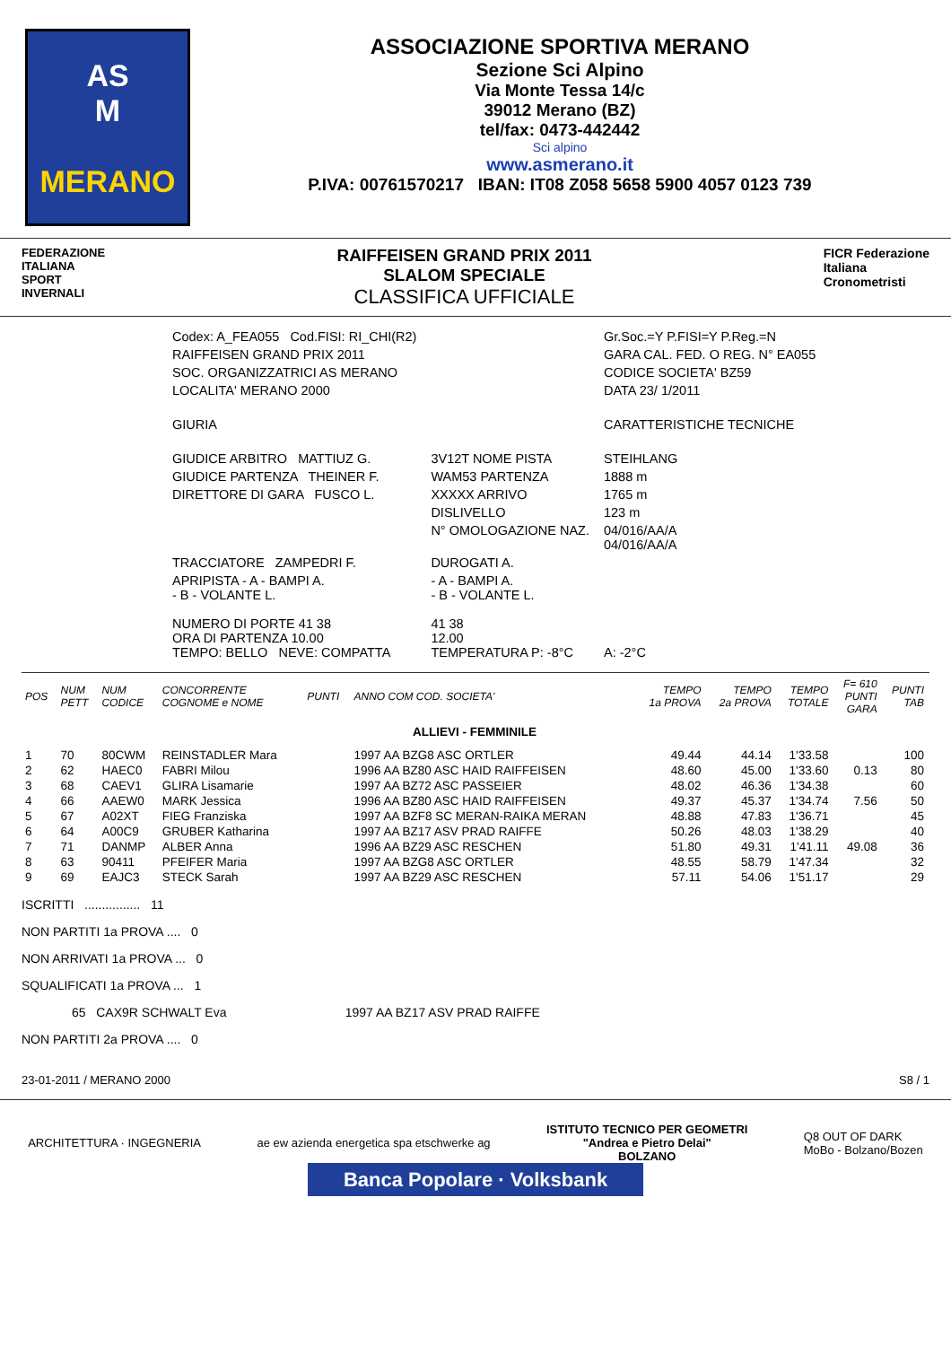AS
M
MERANO
ASSOCIAZIONE SPORTIVA MERANO
Sezione Sci Alpino
Via Monte Tessa 14/c
39012 Merano (BZ)
tel/fax: 0473-442442
Sci alpino
www.asmerano.it
P.IVA: 00761570217 IBAN: IT08 Z058 5658 5900 4057 0123 739
FEDERAZIONE
ITALIANA
SPORT
INVERNALI
RAIFFEISEN GRAND PRIX 2011
SLALOM SPECIALE
CLASSIFICA UFFICIALE
FICR Federazione
Italiana
Cronometristi
| Codex: A_FEA055 Cod.FISI: RI_CHI(R2) | | Gr.Soc.=Y P.FISI=Y P.Reg.=N |
| RAIFFEISEN GRAND PRIX 2011 | | GARA CAL. FED. O REG. N° EA055 |
| SOC. ORGANIZZATRICI AS MERANO | | CODICE SOCIETA' BZ59 |
| LOCALITA' MERANO 2000 | | DATA 23/ 1/2011 |
| GIURIA | | CARATTERISTICHE TECNICHE |
| GIUDICE ARBITRO MATTIUZ G. | 3V12T NOME PISTA | STEIHLANG |
| GIUDICE PARTENZA THEINER F. | WAM53 PARTENZA | 1888 m |
| DIRETTORE DI GARA FUSCO L. | XXXXX ARRIVO | 1765 m |
| | DISLIVELLO | 123 m |
| | N° OMOLOGAZIONE NAZ. | 04/016/AA/A 04/016/AA/A |
| TRACCIATORE ZAMPEDRI F. | DUROGATI A. | |
| APRIPISTA - A - BAMPI A. - B - VOLANTE L. | - A - BAMPI A. - B - VOLANTE L. | |
| NUMERO DI PORTE 41 38 ORA DI PARTENZA 10.00 TEMPO: BELLO NEVE: COMPATTA | 41 38 12.00 TEMPERATURA P: -8°C | A: -2°C |
| POS | NUM PETT | NUM CODICE | CONCORRENTE COGNOME e NOME | PUNTI | ANNO COM COD. SOCIETA' | TEMPO 1a PROVA | TEMPO 2a PROVA | TEMPO TOTALE | F= 610 PUNTI GARA | PUNTI TAB |
| --- | --- | --- | --- | --- | --- | --- | --- | --- | --- | --- |
| ALLIEVI - FEMMINILE | | | | | | | | | | |
| 1 | 70 | 80CWM | REINSTADLER Mara | | 1997 AA BZG8 ASC ORTLER | 49.44 | 44.14 | 1'33.58 | | 100 |
| 2 | 62 | HAEC0 | FABRI Milou | | 1996 AA BZ80 ASC HAID RAIFFEISEN | 48.60 | 45.00 | 1'33.60 | 0.13 | 80 |
| 3 | 68 | CAEV1 | GLIRA Lisamarie | | 1997 AA BZ72 ASC PASSEIER | 48.02 | 46.36 | 1'34.38 | | 60 |
| 4 | 66 | AAEW0 | MARK Jessica | | 1996 AA BZ80 ASC HAID RAIFFEISEN | 49.37 | 45.37 | 1'34.74 | 7.56 | 50 |
| 5 | 67 | A02XT | FIEG Franziska | | 1997 AA BZF8 SC MERAN-RAIKA MERAN | 48.88 | 47.83 | 1'36.71 | | 45 |
| 6 | 64 | A00C9 | GRUBER Katharina | | 1997 AA BZ17 ASV PRAD RAIFFE | 50.26 | 48.03 | 1'38.29 | | 40 |
| 7 | 71 | DANMP | ALBER Anna | | 1996 AA BZ29 ASC RESCHEN | 51.80 | 49.31 | 1'41.11 | 49.08 | 36 |
| 8 | 63 | 90411 | PFEIFER Maria | | 1997 AA BZG8 ASC ORTLER | 48.55 | 58.79 | 1'47.34 | | 32 |
| 9 | 69 | EAJC3 | STECK Sarah | | 1997 AA BZ29 ASC RESCHEN | 57.11 | 54.06 | 1'51.17 | | 29 |
ISCRITTI ................ 11
NON PARTITI 1a PROVA .... 0
NON ARRIVATI 1a PROVA ... 0
SQUALIFICATI 1a PROVA ... 1
65 CAX9R SCHWALT Eva 1997 AA BZ17 ASV PRAD RAIFFE
NON PARTITI 2a PROVA .... 0
23-01-2011 / MERANO 2000 S8 / 1
ARCHITETTURA · INGEGNERIA
ae ew azienda energetica spa etschwerke ag
ISTITUTO TECNICO PER GEOMETRI
"Andrea e Pietro Delai"
BOLZANO
Q8 OUT OF DARK
MoBo - Bolzano/Bozen
Banca Popolare · Volksbank